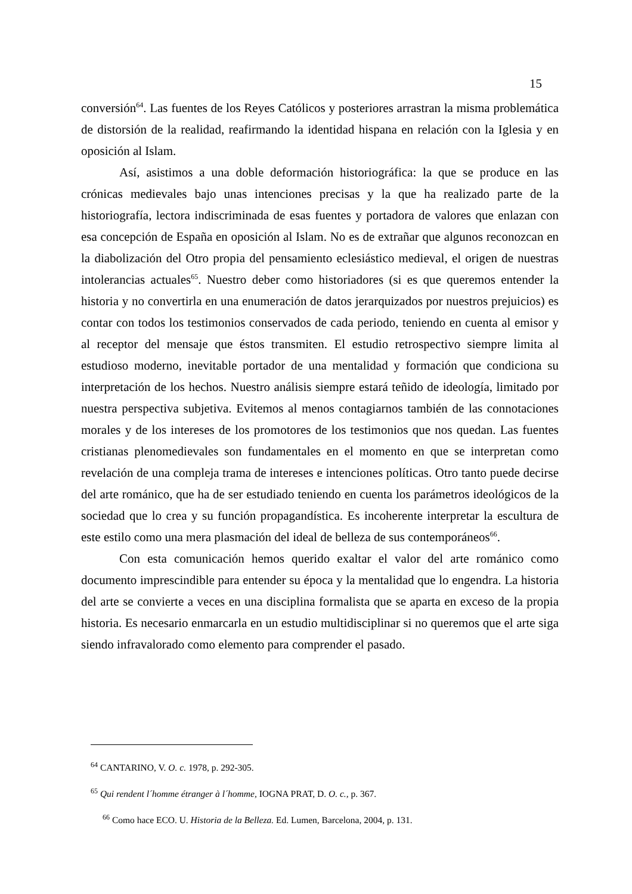15
conversión<sup>64</sup>. Las fuentes de los Reyes Católicos y posteriores arrastran la misma problemática de distorsión de la realidad, reafirmando la identidad hispana en relación con la Iglesia y en oposición al Islam.
Así, asistimos a una doble deformación historiográfica: la que se produce en las crónicas medievales bajo unas intenciones precisas y la que ha realizado parte de la historiografía, lectora indiscriminada de esas fuentes y portadora de valores que enlazan con esa concepción de España en oposición al Islam. No es de extrañar que algunos reconozcan en la diabolización del Otro propia del pensamiento eclesiástico medieval, el origen de nuestras intolerancias actuales<sup>65</sup>. Nuestro deber como historiadores (si es que queremos entender la historia y no convertirla en una enumeración de datos jerarquizados por nuestros prejuicios) es contar con todos los testimonios conservados de cada periodo, teniendo en cuenta al emisor y al receptor del mensaje que éstos transmiten. El estudio retrospectivo siempre limita al estudioso moderno, inevitable portador de una mentalidad y formación que condiciona su interpretación de los hechos. Nuestro análisis siempre estará teñido de ideología, limitado por nuestra perspectiva subjetiva. Evitemos al menos contagiarnos también de las connotaciones morales y de los intereses de los promotores de los testimonios que nos quedan. Las fuentes cristianas plenomedievales son fundamentales en el momento en que se interpretan como revelación de una compleja trama de intereses e intenciones políticas. Otro tanto puede decirse del arte románico, que ha de ser estudiado teniendo en cuenta los parámetros ideológicos de la sociedad que lo crea y su función propagandística. Es incoherente interpretar la escultura de este estilo como una mera plasmación del ideal de belleza de sus contemporáneos<sup>66</sup>.
Con esta comunicación hemos querido exaltar el valor del arte románico como documento imprescindible para entender su época y la mentalidad que lo engendra. La historia del arte se convierte a veces en una disciplina formalista que se aparta en exceso de la propia historia. Es necesario enmarcarla en un estudio multidisciplinar si no queremos que el arte siga siendo infravalorado como elemento para comprender el pasado.
<sup>64</sup> CANTARINO, V. O. c. 1978, p. 292-305.
<sup>65</sup> Qui rendent l´homme étranger à l´homme, IOGNA PRAT, D. O. c., p. 367.
<sup>66</sup> Como hace ECO. U. Historia de la Belleza. Ed. Lumen, Barcelona, 2004, p. 131.